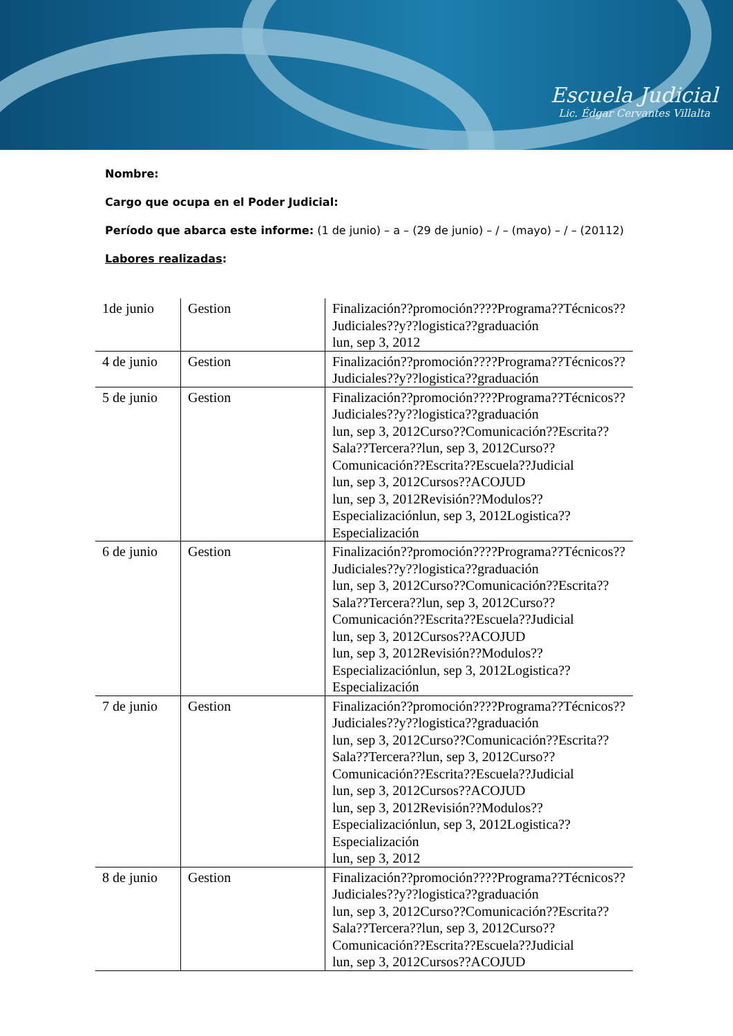Escuela Judicial
Lic. Édgar Cervantes Villalta
Nombre:
Cargo que ocupa en el Poder Judicial:
Período que abarca este informe: (1 de junio) – a – (29 de junio) – / – (mayo) – / – (20112)
Labores realizadas:
| 1de junio | Gestion | Finalización??promoción????Programa??Técnicos??Judiciales??y??logistica??graduación lun, sep 3, 2012 |
| 4 de junio | Gestion | Finalización??promoción????Programa??Técnicos??Judiciales??y??logistica??graduación |
| 5 de junio | Gestion | Finalización??promoción????Programa??Técnicos??Judiciales??y??logistica??graduación lun, sep 3, 2012Curso??Comunicación??Escrita??Sala??Tercera??lun, sep 3, 2012Curso??Comunicación??Escrita??Escuela??Judicial lun, sep 3, 2012Cursos??ACOJUD lun, sep 3, 2012Revisión??Modulos??Especializaciónlun, sep 3, 2012Logistica??Especialización |
| 6 de junio | Gestion | Finalización??promoción????Programa??Técnicos??Judiciales??y??logistica??graduación lun, sep 3, 2012Curso??Comunicación??Escrita??Sala??Tercera??lun, sep 3, 2012Curso??Comunicación??Escrita??Escuela??Judicial lun, sep 3, 2012Cursos??ACOJUD lun, sep 3, 2012Revisión??Modulos??Especializaciónlun, sep 3, 2012Logistica??Especialización |
| 7 de junio | Gestion | Finalización??promoción????Programa??Técnicos??Judiciales??y??logistica??graduación lun, sep 3, 2012Curso??Comunicación??Escrita??Sala??Tercera??lun, sep 3, 2012Curso??Comunicación??Escrita??Escuela??Judicial lun, sep 3, 2012Cursos??ACOJUD lun, sep 3, 2012Revisión??Modulos??Especializaciónlun, sep 3, 2012Logistica??Especialización lun, sep 3, 2012 |
| 8 de junio | Gestion | Finalización??promoción????Programa??Técnicos??Judiciales??y??logistica??graduación lun, sep 3, 2012Curso??Comunicación??Escrita??Sala??Tercera??lun, sep 3, 2012Curso??Comunicación??Escrita??Escuela??Judicial lun, sep 3, 2012Cursos??ACOJUD |